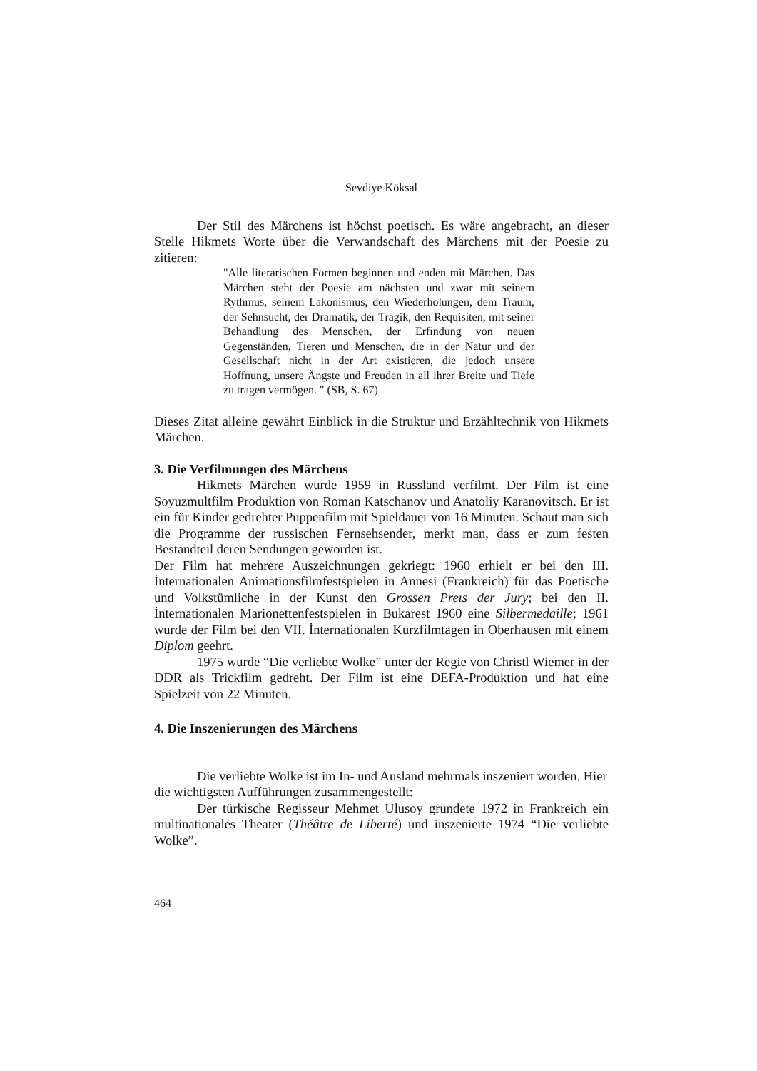Sevdiye Köksal
Der Stil des Märchens ist höchst poetisch. Es wäre angebracht, an dieser Stelle Hikmets Worte über die Verwandschaft des Märchens mit der Poesie zu zitieren:
"Alle literarischen Formen beginnen und enden mit Märchen. Das Märchen steht der Poesie am nächsten und zwar mit seinem Rythmus, seinem Lakonismus, den Wiederholungen, dem Traum, der Sehnsucht, der Dramatik, der Tragik, den Requisiten, mit seiner Behandlung des Menschen, der Erfindung von neuen Gegenständen, Tieren und Menschen, die in der Natur und der Gesellschaft nicht in der Art existieren, die jedoch unsere Hoffnung, unsere Ängste und Freuden in all ihrer Breite und Tiefe zu tragen vermögen. " (SB, S. 67)
Dieses Zitat alleine gewährt Einblick in die Struktur und Erzähltechnik von Hikmets Märchen.
3. Die Verfilmungen des Märchens
Hikmets Märchen wurde 1959 in Russland verfilmt. Der Film ist eine Soyuzmultfilm Produktion von Roman Katschanov und Anatoliy Karanovitsch. Er ist ein für Kinder gedrehter Puppenfilm mit Spieldauer von 16 Minuten. Schaut man sich die Programme der russischen Fernsehsender, merkt man, dass er zum festen Bestandteil deren Sendungen geworden ist.
Der Film hat mehrere Auszeichnungen gekriegt: 1960 erhielt er bei den III. İnternationalen Animationsfilmfestspielen in Annesi (Frankreich) für das Poetische und Volkstümliche in der Kunst den Grossen Preıs der Jury; bei den II. İnternationalen Marionettenfestspielen in Bukarest 1960 eine Silbermedaille; 1961 wurde der Film bei den VII. İnternationalen Kurzfilmtagen in Oberhausen mit einem Diplom geehrt.
1975 wurde “Die verliebte Wolke” unter der Regie von Christl Wiemer in der DDR als Trickfilm gedreht. Der Film ist eine DEFA-Produktion und hat eine Spielzeit von 22 Minuten.
4. Die Inszenierungen des Märchens
Die verliebte Wolke ist im In- und Ausland mehrmals inszeniert worden. Hier die wichtigsten Aufführungen zusammengestellt:
Der türkische Regisseur Mehmet Ulusoy gründete 1972 in Frankreich ein multinationales Theater (Théâtre de Liberté) und inszenierte 1974 “Die verliebte Wolke”.
464